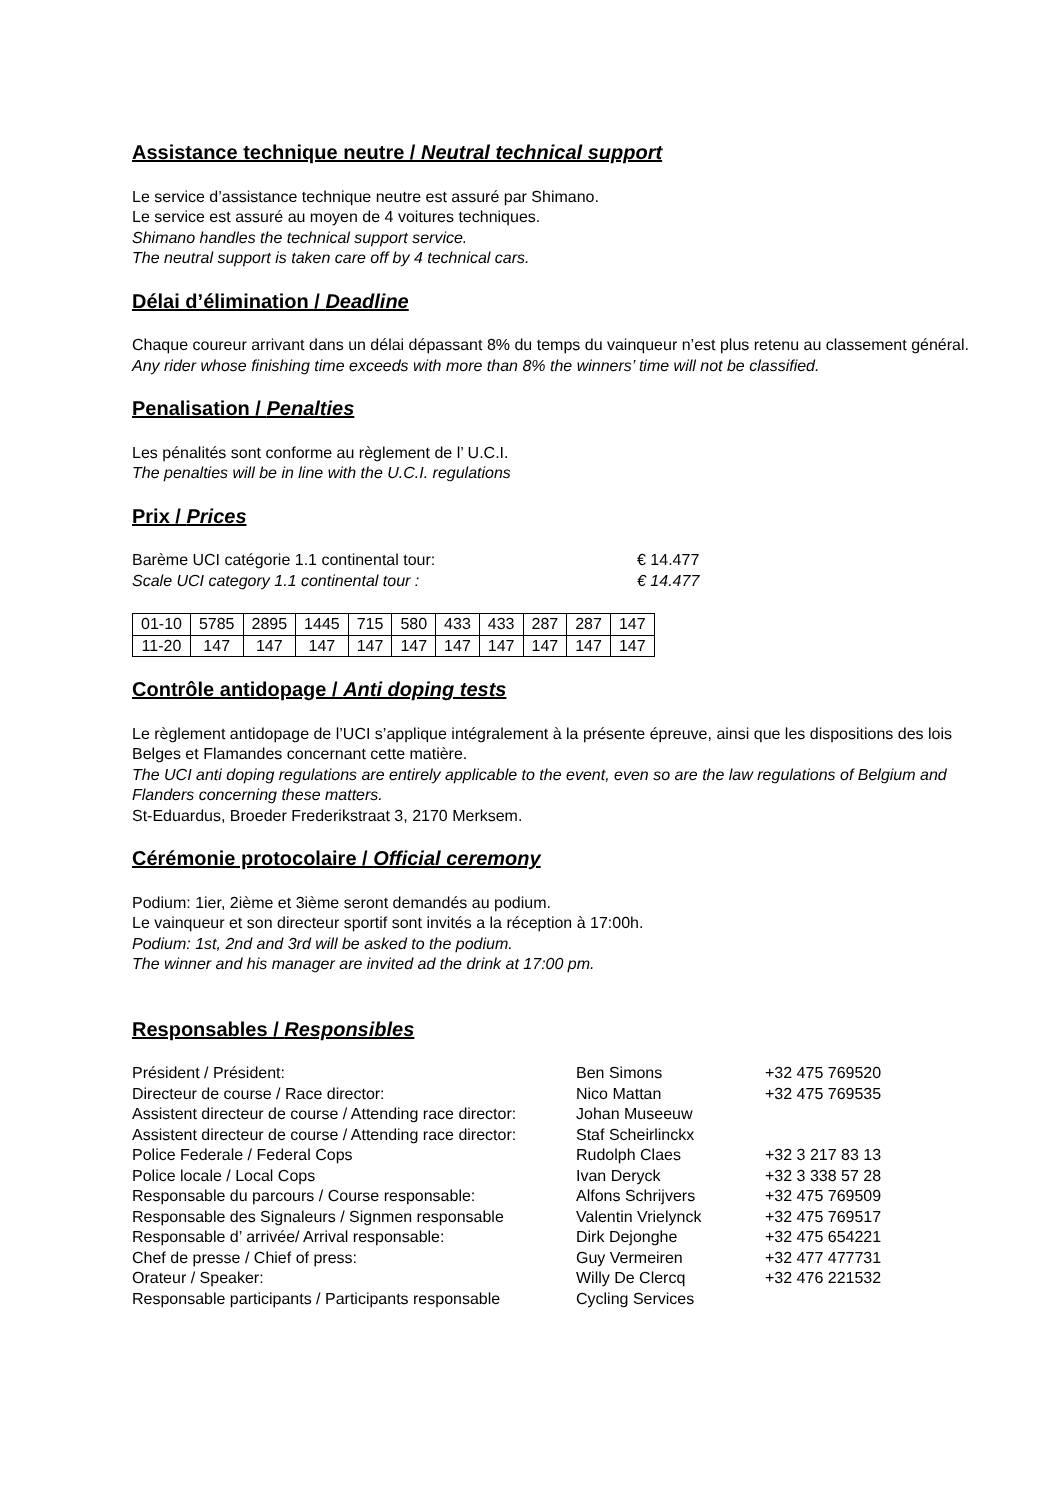Assistance technique neutre / Neutral technical support
Le service d’assistance technique neutre est assuré par Shimano.
Le service est assuré au moyen de 4 voitures techniques.
Shimano handles the technical support service.
The neutral support is taken care off by 4 technical cars.
Délai d’élimination / Deadline
Chaque coureur arrivant dans un délai dépassant 8% du temps du vainqueur n’est plus retenu au classement général.
Any rider whose finishing time exceeds with more than 8% the winners’ time will not be classified.
Penalisation / Penalties
Les pénalités sont conforme au règlement de l’ U.C.I.
The penalties will be in line with the U.C.I. regulations
Prix / Prices
Barème UCI catégorie 1.1 continental tour: € 14.477
Scale UCI category 1.1 continental tour : € 14.477
| 01-10 | 5785 | 2895 | 1445 | 715 | 580 | 433 | 433 | 287 | 287 | 147 |
| 11-20 | 147 | 147 | 147 | 147 | 147 | 147 | 147 | 147 | 147 | 147 |
Contrôle antidopage / Anti doping tests
Le règlement antidopage de l’UCI s’applique intégralement à la présente épreuve, ainsi que les dispositions des lois Belges et Flamandes concernant cette matière.
The UCI anti doping regulations are entirely applicable to the event, even so are the law regulations of Belgium and Flanders concerning these matters.
St-Eduardus, Broeder Frederikstraat 3, 2170 Merksem.
Cérémonie protocolaire / Official ceremony
Podium: 1ier, 2ième et 3ième seront demandés au podium.
Le vainqueur et son directeur sportif sont invités a la réception à 17:00h.
Podium: 1st, 2nd and 3rd will be asked to the podium.
The winner and his manager are invited ad the drink at 17:00 pm.
Responsables / Responsibles
| Président / Président: | Ben Simons | +32 475 769520 |
| Directeur de course / Race director: | Nico Mattan | +32 475 769535 |
| Assistent directeur de course / Attending race director: | Johan Museeuw | |
| Assistent directeur de course / Attending race director: | Staf Scheirlinckx | |
| Police Federale / Federal Cops | Rudolph Claes | +32 3 217 83 13 |
| Police locale / Local Cops | Ivan Deryck | +32 3 338 57 28 |
| Responsable du parcours / Course responsable: | Alfons Schrijvers | +32 475 769509 |
| Responsable des Signaleurs / Signmen responsable | Valentin Vrielynck | +32 475 769517 |
| Responsable d’ arrivée/ Arrival responsable: | Dirk Dejonghe | +32 475 654221 |
| Chef de presse / Chief of press: | Guy Vermeiren | +32 477 477731 |
| Orateur / Speaker: | Willy De Clercq | +32 476 221532 |
| Responsable participants / Participants responsable | Cycling Services | |